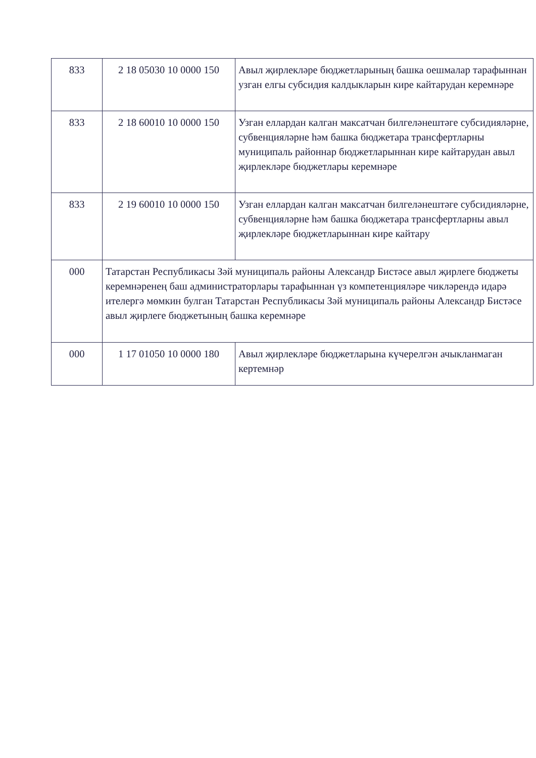| 833 | 2 18 05030 10 0000 150 | Авыл җирлекләре бюджетларының башка оешмалар тарафыннан узган елгы субсидия калдыкларын кире кайтарудан керемнәре |
| 833 | 2 18 60010 10 0000 150 | Узган еллардан калган максатчан билгеләнештәге субсидияләрне, субвенцияләрне һәм башка бюджетара трансфертларны муниципаль районнар бюджетларыннан кире кайтарудан авыл җирлекләре бюджетлары керемнәре |
| 833 | 2 19 60010 10 0000 150 | Узган еллардан калган максатчан билгеләнештәге субсидияләрне, субвенцияләрне һәм башка бюджетара трансфертларны авыл җирлекләре бюджетларыннан кире кайтару |
| 000 | Татарстан Республикасы Зәй муниципаль районы Александр Бистәсе авыл җирлеге бюджеты керемнәренең баш администраторлары тарафыннан үз компетенцияләре чикләрендә идарә ителергә мөмкин булган Татарстан Республикасы Зәй муниципаль районы Александр Бистәсе авыл җирлеге бюджетының башка керемнәре | |
| 000 | 1 17 01050 10 0000 180 | Авыл җирлекләре бюджетларына күчерелгән ачыкланмаган кертемнәр |